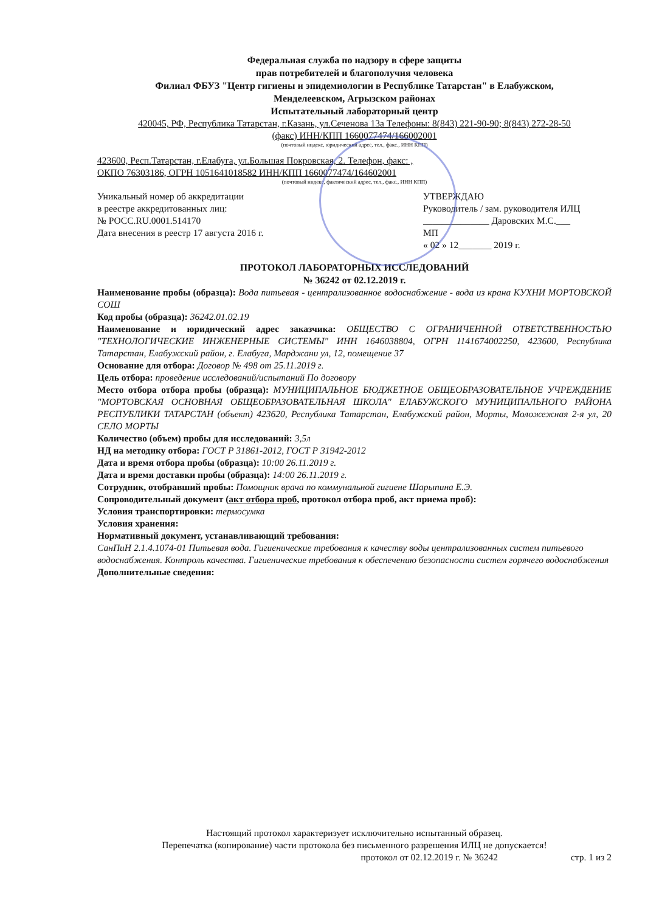Федеральная служба по надзору в сфере защиты
прав потребителей и благополучия человека
Филиал ФБУЗ "Центр гигиены и эпидемиологии в Республике Татарстан" в Елабужском,
Менделеевском, Агрызском районах
Испытательный лабораторный центр
420045, РФ, Республика Татарстан, г.Казань, ул.Сеченова 13а Телефоны: 8(843) 221-90-90; 8(843) 272-28-50
(факс) ИНН/КПП 1660077474/166002001
(почтовый индекс, юридический адрес, тел., факс., ИНН КПП)
423600, Респ.Татарстан, г.Елабуга, ул.Большая Покровская, 2. Телефон, факс: ,
ОКПО 76303186, ОГРН 1051641018582 ИНН/КПП 1660077474/164602001
(почтовый индекс, фактический адрес, тел., факс., ИНН КПП)
Уникальный номер об аккредитации
в реестре аккредитованных лиц:
№ РОСС.RU.0001.514170
Дата внесения в реестр 17 августа 2016 г.
УТВЕРЖДАЮ
Руководитель / зам. руководителя ИЛЦ
______________ Даровских М.С.___
МП
« 02 » 12_______ 2019 г.
ПРОТОКОЛ ЛАБОРАТОРНЫХ ИССЛЕДОВАНИЙ
№ 36242 от 02.12.2019 г.
Наименование пробы (образца): Вода питьевая - централизованное водоснабжение - вода из крана КУХНИ МОРТОВСКОЙ СОШ
Код пробы (образца): 36242.01.02.19
Наименование и юридический адрес заказчика: ОБЩЕСТВО С ОГРАНИЧЕННОЙ ОТВЕТСТВЕННОСТЬЮ "ТЕХНОЛОГИЧЕСКИЕ ИНЖЕНЕРНЫЕ СИСТЕМЫ" ИНН 1646038804, ОГРН 1141674002250, 423600, Республика Татарстан, Елабужский район, г. Елабуга, Марджани ул, 12, помещение 37
Основание для отбора: Договор № 498 от 25.11.2019 г.
Цель отбора: проведение исследований/испытаний По договору
Место отбора отбора пробы (образца): МУНИЦИПАЛЬНОЕ БЮДЖЕТНОЕ ОБЩЕОБРАЗОВАТЕЛЬНОЕ УЧРЕЖДЕНИЕ "МОРТОВСКАЯ ОСНОВНАЯ ОБЩЕОБРАЗОВАТЕЛЬНАЯ ШКОЛА" ЕЛАБУЖСКОГО МУНИЦИПАЛЬНОГО РАЙОНА РЕСПУБЛИКИ ТАТАРСТАН (объект) 423620, Республика Татарстан, Елабужский район, Морты, Моложежная 2-я ул, 20 СЕЛО МОРТЫ
Количество (объем) пробы для исследований: 3,5л
НД на методику отбора: ГОСТ Р 31861-2012, ГОСТ Р 31942-2012
Дата и время отбора пробы (образца): 10:00 26.11.2019 г.
Дата и время доставки пробы (образца): 14:00 26.11.2019 г.
Сотрудник, отобравший пробы: Помощник врача по коммунальной гигиене Шарыпина Е.Э.
Сопроводительный документ (акт отбора проб, протокол отбора проб, акт приема проб):
Условия транспортировки: термосумка
Условия хранения:
Нормативный документ, устанавливающий требования:
СанПиН 2.1.4.1074-01 Питьевая вода. Гигиенические требования к качеству воды централизованных систем питьевого водоснабжения. Контроль качества. Гигиенические требования к обеспечению безопасности систем горячего водоснабжения
Дополнительные сведения:
Настоящий протокол характеризует исключительно испытанный образец.
Перепечатка (копирование) части протокола без письменного разрешения ИЛЦ не допускается!
протокол от 02.12.2019 г. № 36242 стр. 1 из 2